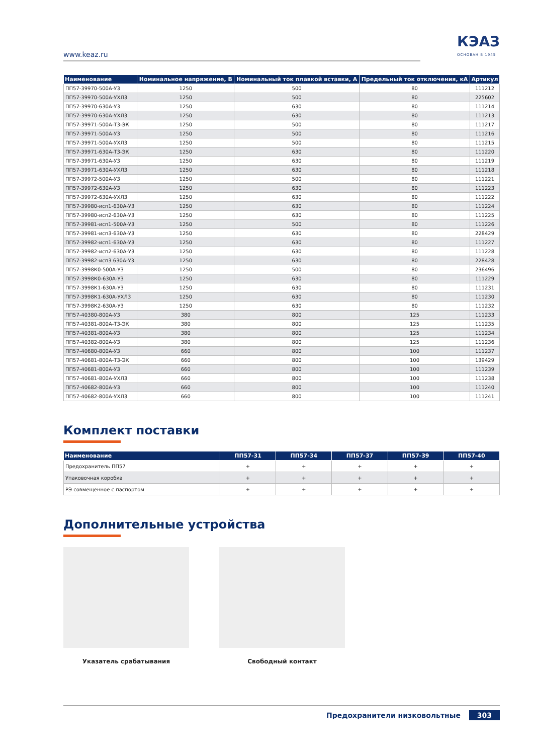www.keaz.ru
КЭАЗ
ОСНОВАН В 1945
| Наименование | Номинальное напряжение, В | Номинальный ток плавкой вставки, А | Предельный ток отключения, кА | Артикул |
| --- | --- | --- | --- | --- |
| ПП57-39970-500А-У3 | 1250 | 500 | 80 | 111212 |
| ПП57-39970-500А-УХЛ3 | 1250 | 500 | 80 | 225602 |
| ПП57-39970-630А-У3 | 1250 | 630 | 80 | 111214 |
| ПП57-39970-630А-УХЛ3 | 1250 | 630 | 80 | 111213 |
| ПП57-39971-500А-Т3-ЭК | 1250 | 500 | 80 | 111217 |
| ПП57-39971-500А-У3 | 1250 | 500 | 80 | 111216 |
| ПП57-39971-500А-УХЛ3 | 1250 | 500 | 80 | 111215 |
| ПП57-39971-630А-Т3-ЭК | 1250 | 630 | 80 | 111220 |
| ПП57-39971-630А-У3 | 1250 | 630 | 80 | 111219 |
| ПП57-39971-630А-УХЛ3 | 1250 | 630 | 80 | 111218 |
| ПП57-39972-500А-У3 | 1250 | 500 | 80 | 111221 |
| ПП57-39972-630А-У3 | 1250 | 630 | 80 | 111223 |
| ПП57-39972-630А-УХЛ3 | 1250 | 630 | 80 | 111222 |
| ПП57-39980-исп1-630А-У3 | 1250 | 630 | 80 | 111224 |
| ПП57-39980-исп2-630А-У3 | 1250 | 630 | 80 | 111225 |
| ПП57-39981-исп1-500А-У3 | 1250 | 500 | 80 | 111226 |
| ПП57-39981-исп3-630А-У3 | 1250 | 630 | 80 | 228429 |
| ПП57-39982-исп1-630А-У3 | 1250 | 630 | 80 | 111227 |
| ПП57-39982-исп2-630А-У3 | 1250 | 630 | 80 | 111228 |
| ПП57-39982-исп3 630А-У3 | 1250 | 630 | 80 | 228428 |
| ПП57-3998К0-500А-У3 | 1250 | 500 | 80 | 236496 |
| ПП57-3998К0-630А-У3 | 1250 | 630 | 80 | 111229 |
| ПП57-3998К1-630А-У3 | 1250 | 630 | 80 | 111231 |
| ПП57-3998К1-630А-УХЛ3 | 1250 | 630 | 80 | 111230 |
| ПП57-3998К2-630А-У3 | 1250 | 630 | 80 | 111232 |
| ПП57-40380-800А-У3 | 380 | 800 | 125 | 111233 |
| ПП57-40381-800А-Т3-ЭК | 380 | 800 | 125 | 111235 |
| ПП57-40381-800А-У3 | 380 | 800 | 125 | 111234 |
| ПП57-40382-800А-У3 | 380 | 800 | 125 | 111236 |
| ПП57-40680-800А-У3 | 660 | 800 | 100 | 111237 |
| ПП57-40681-800А-Т3-ЭК | 660 | 800 | 100 | 139429 |
| ПП57-40681-800А-У3 | 660 | 800 | 100 | 111239 |
| ПП57-40681-800А-УХЛ3 | 660 | 800 | 100 | 111238 |
| ПП57-40682-800А-У3 | 660 | 800 | 100 | 111240 |
| ПП57-40682-800А-УХЛ3 | 660 | 800 | 100 | 111241 |
Комплект поставки
| Наименование | ПП57-31 | ПП57-34 | ПП57-37 | ПП57-39 | ПП57-40 |
| --- | --- | --- | --- | --- | --- |
| Предохранитель ПП57 | + | + | + | + | + |
| Упаковочная коробка | + | + | + | + | + |
| РЭ совмещенное с паспортом | + | + | + | + | + |
Дополнительные устройства
Указатель срабатывания Свободный контакт
Предохранители низковольтные 303